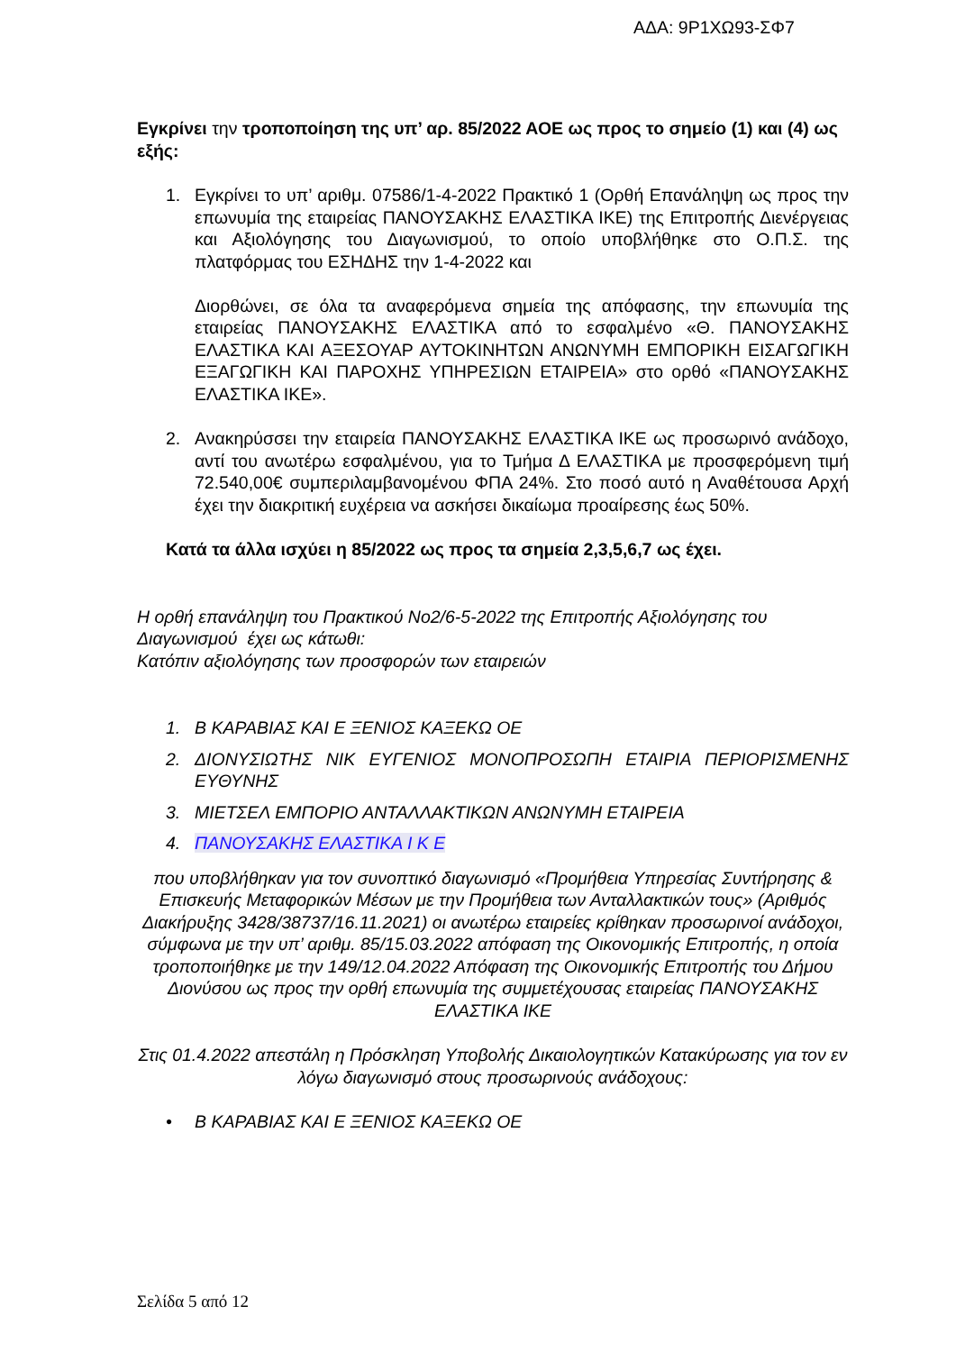ΑΔΑ: 9Ρ1ΧΩ93-ΣΦ7
Εγκρίνει την τροποποίηση της υπ’ αρ. 85/2022 ΑΟΕ ως προς το σημείο (1) και (4) ως εξής:
1. Εγκρίνει το υπ’ αριθμ. 07586/1-4-2022 Πρακτικό 1 (Ορθή Επανάληψη ως προς την επωνυμία της εταιρείας ΠΑΝΟΥΣΑΚΗΣ ΕΛΑΣΤΙΚΑ ΙΚΕ) της Επιτροπής Διενέργειας και Αξιολόγησης του Διαγωνισμού, το οποίο υποβλήθηκε στο Ο.Π.Σ. της πλατφόρμας του ΕΣΗΔΗΣ την 1-4-2022 και
Διορθώνει, σε όλα τα αναφερόμενα σημεία της απόφασης, την επωνυμία της εταιρείας ΠΑΝΟΥΣΑΚΗΣ ΕΛΑΣΤΙΚΑ από το εσφαλμένο «Θ. ΠΑΝΟΥΣΑΚΗΣ ΕΛΑΣΤΙΚΑ ΚΑΙ ΑΞΕΣΟΥΑΡ ΑΥΤΟΚΙΝΗΤΩΝ ΑΝΩΝΥΜΗ ΕΜΠΟΡΙΚΗ ΕΙΣΑΓΩΓΙΚΗ ΕΞΑΓΩΓΙΚΗ ΚΑΙ ΠΑΡΟΧΗΣ ΥΠΗΡΕΣΙΩΝ ΕΤΑΙΡΕΙΑ» στο ορθό «ΠΑΝΟΥΣΑΚΗΣ ΕΛΑΣΤΙΚΑ ΙΚΕ».
2. Ανακηρύσσει την εταιρεία ΠΑΝΟΥΣΑΚΗΣ ΕΛΑΣΤΙΚΑ ΙΚΕ ως προσωρινό ανάδοχο, αντί του ανωτέρω εσφαλμένου, για το Τμήμα Δ ΕΛΑΣΤΙΚΑ με προσφερόμενη τιμή 72.540,00€ συμπεριλαμβανομένου ΦΠΑ 24%. Στο ποσό αυτό η Αναθέτουσα Αρχή έχει την διακριτική ευχέρεια να ασκήσει δικαίωμα προαίρεσης έως 50%.
Κατά τα άλλα ισχύει η 85/2022 ως προς τα σημεία 2,3,5,6,7 ως έχει.
Η ορθή επανάληψη του Πρακτικού Νο2/6-5-2022 της Επιτροπής Αξιολόγησης του Διαγωνισμού έχει ως κάτωθι:
Κατόπιν αξιολόγησης των προσφορών των εταιρειών
1. Β ΚΑΡΑΒΙΑΣ ΚΑΙ Ε ΞΕΝΙΟΣ ΚΑΞΕΚΩ ΟΕ
2. ΔΙΟΝΥΣΙΩΤΗΣ ΝΙΚ ΕΥΓΕΝΙΟΣ ΜΟΝΟΠΡΟΣΩΠΗ ΕΤΑΙΡΙΑ ΠΕΡΙΟΡΙΣΜΕΝΗΣ ΕΥΘΥΝΗΣ
3. ΜΙΕΤΣΕΛ ΕΜΠΟΡΙΟ ΑΝΤΑΛΛΑΚΤΙΚΩΝ ΑΝΩΝΥΜΗ ΕΤΑΙΡΕΙΑ
4. ΠΑΝΟΥΣΑΚΗΣ ΕΛΑΣΤΙΚΑ Ι Κ Ε
που υποβλήθηκαν για τον συνοπτικό διαγωνισμό «Προμήθεια Υπηρεσίας Συντήρησης & Επισκευής Μεταφορικών Μέσων με την Προμήθεια των Ανταλλακτικών τους» (Αριθμός Διακήρυξης 3428/38737/16.11.2021) οι ανωτέρω εταιρείες κρίθηκαν προσωρινοί ανάδοχοι, σύμφωνα με την υπ’ αριθμ. 85/15.03.2022 απόφαση της Οικονομικής Επιτροπής, η οποία τροποποιήθηκε με την 149/12.04.2022 Απόφαση της Οικονομικής Επιτροπής του Δήμου Διονύσου ως προς την ορθή επωνυμία της συμμετέχουσας εταιρείας ΠΑΝΟΥΣΑΚΗΣ ΕΛΑΣΤΙΚΑ ΙΚΕ
Στις 01.4.2022 απεστάλη η Πρόσκληση Υποβολής Δικαιολογητικών Κατακύρωσης για τον εν λόγω διαγωνισμό στους προσωρινούς ανάδοχους:
• Β ΚΑΡΑΒΙΑΣ ΚΑΙ Ε ΞΕΝΙΟΣ ΚΑΞΕΚΩ ΟΕ
Σελίδα 5 από 12